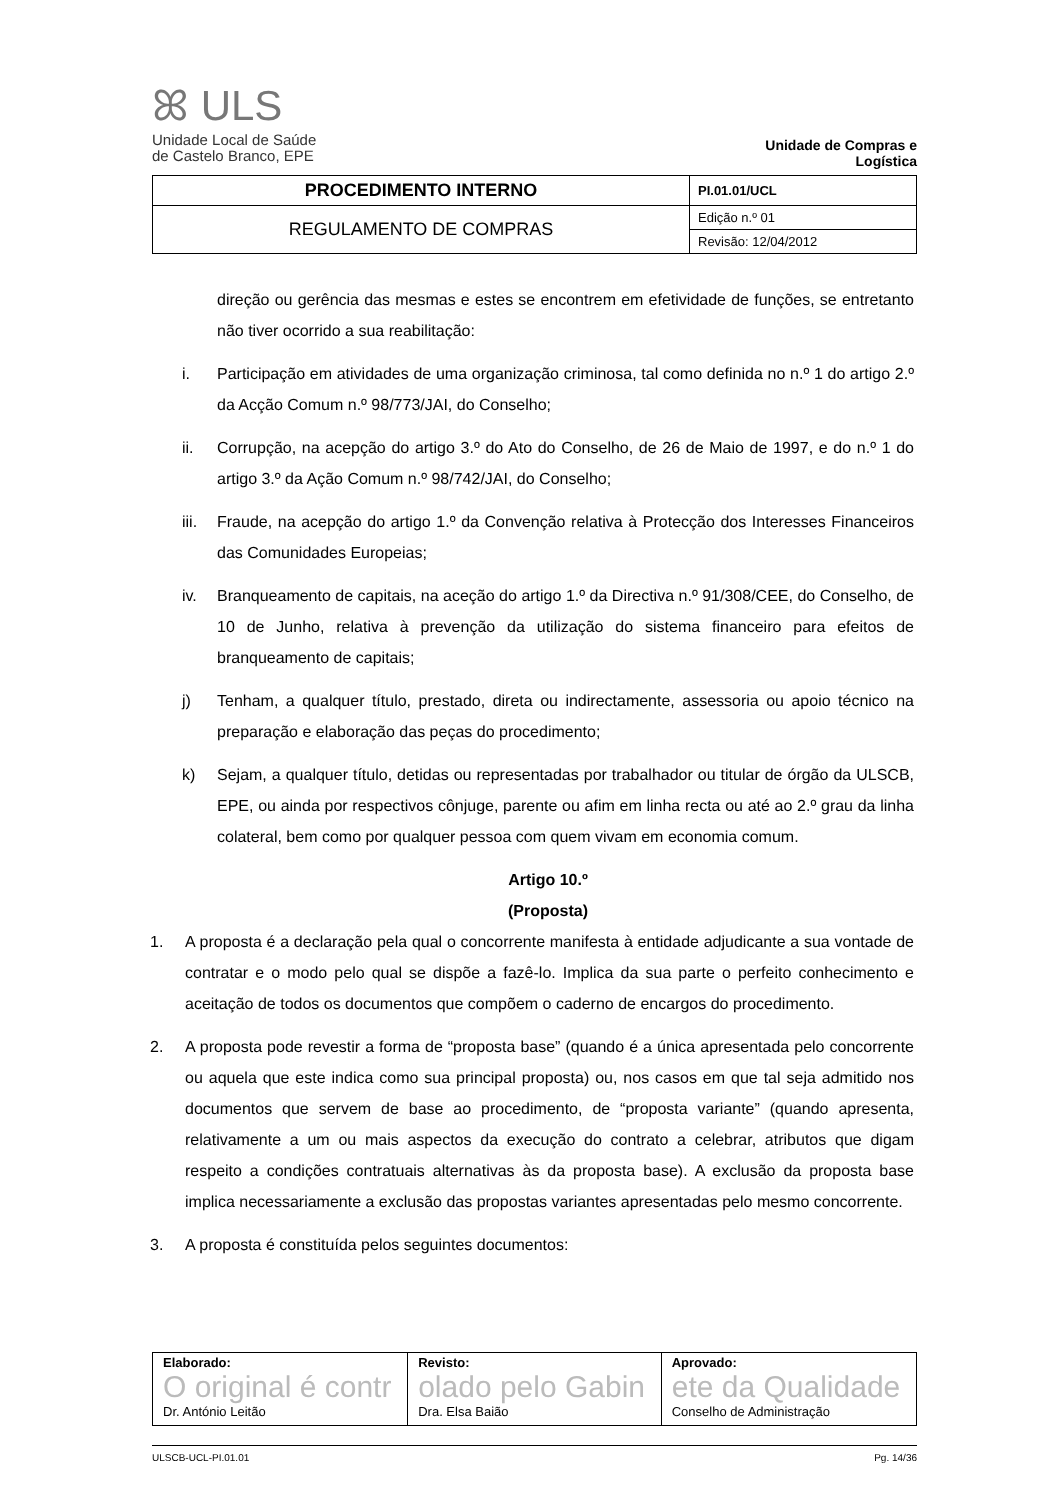ꕤ ULS
Unidade Local de Saúde
de Castelo Branco, EPE
Unidade de Compras e Logística
| PROCEDIMENTO INTERNO | PI.01.01/UCL |
| REGULAMENTO DE COMPRAS | Edição n.º 01 |
| | Revisão: 12/04/2012 |
direção ou gerência das mesmas e estes se encontrem em efetividade de funções, se entretanto não tiver ocorrido a sua reabilitação:
i. Participação em atividades de uma organização criminosa, tal como definida no n.º 1 do artigo 2.º da Acção Comum n.º 98/773/JAI, do Conselho;
ii. Corrupção, na acepção do artigo 3.º do Ato do Conselho, de 26 de Maio de 1997, e do n.º 1 do artigo 3.º da Ação Comum n.º 98/742/JAI, do Conselho;
iii. Fraude, na acepção do artigo 1.º da Convenção relativa à Protecção dos Interesses Financeiros das Comunidades Europeias;
iv. Branqueamento de capitais, na aceção do artigo 1.º da Directiva n.º 91/308/CEE, do Conselho, de 10 de Junho, relativa à prevenção da utilização do sistema financeiro para efeitos de branqueamento de capitais;
j) Tenham, a qualquer título, prestado, direta ou indirectamente, assessoria ou apoio técnico na preparação e elaboração das peças do procedimento;
k) Sejam, a qualquer título, detidas ou representadas por trabalhador ou titular de órgão da ULSCB, EPE, ou ainda por respectivos cônjuge, parente ou afim em linha recta ou até ao 2.º grau da linha colateral, bem como por qualquer pessoa com quem vivam em economia comum.
Artigo 10.º
(Proposta)
1. A proposta é a declaração pela qual o concorrente manifesta à entidade adjudicante a sua vontade de contratar e o modo pelo qual se dispõe a fazê-lo. Implica da sua parte o perfeito conhecimento e aceitação de todos os documentos que compõem o caderno de encargos do procedimento.
2. A proposta pode revestir a forma de “proposta base” (quando é a única apresentada pelo concorrente ou aquela que este indica como sua principal proposta) ou, nos casos em que tal seja admitido nos documentos que servem de base ao procedimento, de “proposta variante” (quando apresenta, relativamente a um ou mais aspectos da execução do contrato a celebrar, atributos que digam respeito a condições contratuais alternativas às da proposta base). A exclusão da proposta base implica necessariamente a exclusão das propostas variantes apresentadas pelo mesmo concorrente.
3. A proposta é constituída pelos seguintes documentos:
| Elaborado: O original é contr Dr. António Leitão | Revisto: olado pelo Gabin Dra. Elsa Baião | Aprovado: ete da Qualidade Conselho de Administração |
ULSCB-UCL-PI.01.01 Pg. 14/36